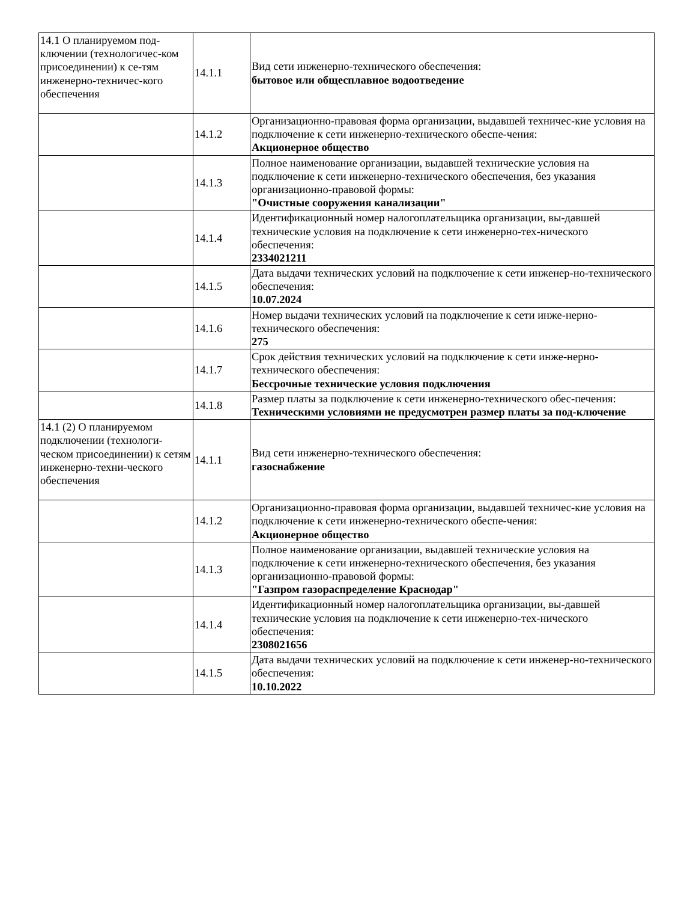| 14.1 О планируемом под-ключении (технологичес-ком присоединении) к се-тям инженерно-техничес-кого обеспечения | 14.1.1 | Вид сети инженерно-технического обеспечения: бытовое или общесплавное водоотведение |
| | 14.1.2 | Организационно-правовая форма организации, выдавшей техничес-кие условия на подключение к сети инженерно-технического обеспе-чения: Акционерное общество |
| | 14.1.3 | Полное наименование организации, выдавшей технические условия на подключение к сети инженерно-технического обеспечения, без указания организационно-правовой формы: "Очистные сооружения канализации" |
| | 14.1.4 | Идентификационный номер налогоплательщика организации, вы-давшей технические условия на подключение к сети инженерно-тех-нического обеспечения: 2334021211 |
| | 14.1.5 | Дата выдачи технических условий на подключение к сети инженер-но-технического обеспечения: 10.07.2024 |
| | 14.1.6 | Номер выдачи технических условий на подключение к сети инже-нерно-технического обеспечения: 275 |
| | 14.1.7 | Срок действия технических условий на подключение к сети инже-нерно-технического обеспечения: Бессрочные технические условия подключения |
| | 14.1.8 | Размер платы за подключение к сети инженерно-технического обес-печения: Техническими условиями не предусмотрен размер платы за под-ключение |
| 14.1 (2) О планируемом подключении (технологи-ческом присоединении) к сетям инженерно-техни-ческого обеспечения | 14.1.1 | Вид сети инженерно-технического обеспечения: газоснабжение |
| | 14.1.2 | Организационно-правовая форма организации, выдавшей техничес-кие условия на подключение к сети инженерно-технического обеспе-чения: Акционерное общество |
| | 14.1.3 | Полное наименование организации, выдавшей технические условия на подключение к сети инженерно-технического обеспечения, без указания организационно-правовой формы: "Газпром газораспределение Краснодар" |
| | 14.1.4 | Идентификационный номер налогоплательщика организации, вы-давшей технические условия на подключение к сети инженерно-тех-нического обеспечения: 2308021656 |
| | 14.1.5 | Дата выдачи технических условий на подключение к сети инженер-но-технического обеспечения: 10.10.2022 |